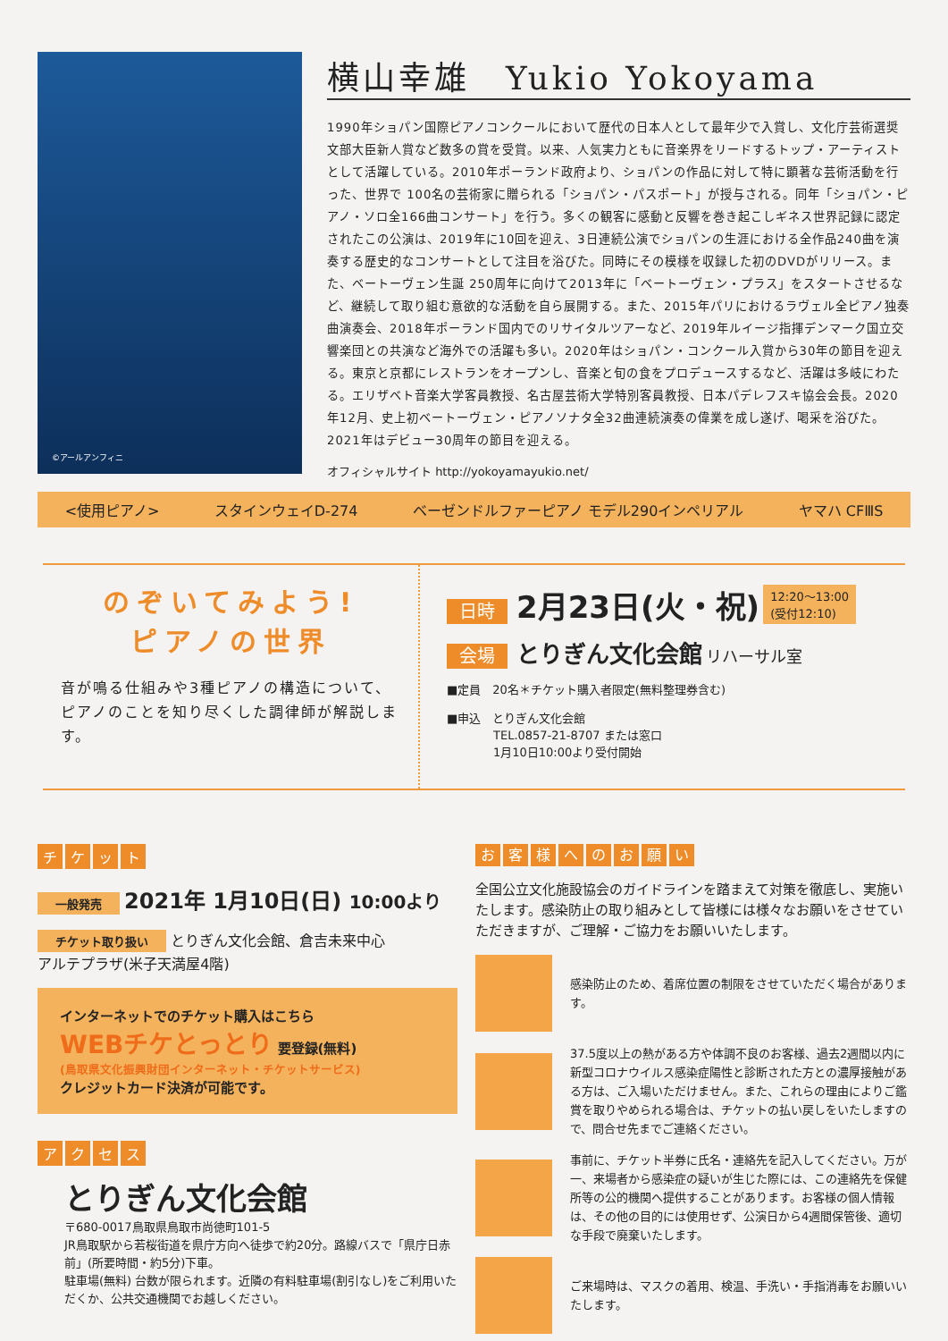©アールアンフィニ
横山幸雄　Yukio Yokoyama
1990年ショパン国際ピアノコンクールにおいて歴代の日本人として最年少で入賞し、文化庁芸術選奨文部大臣新人賞など数多の賞を受賞。以来、人気実力ともに音楽界をリードするトップ・アーティストとして活躍している。2010年ポーランド政府より、ショパンの作品に対して特に顕著な芸術活動を行った、世界で 100名の芸術家に贈られる「ショパン・パスポート」が授与される。同年「ショパン・ピアノ・ソロ全166曲コンサート」を行う。多くの観客に感動と反響を巻き起こしギネス世界記録に認定されたこの公演は、2019年に10回を迎え、3日連続公演でショパンの生涯における全作品240曲を演奏する歴史的なコンサートとして注目を浴びた。同時にその模様を収録した初のDVDがリリース。また、ベートーヴェン生誕 250周年に向けて2013年に「ベートーヴェン・プラス」をスタートさせるなど、継続して取り組む意欲的な活動を自ら展開する。また、2015年パリにおけるラヴェル全ピアノ独奏曲演奏会、2018年ポーランド国内でのリサイタルツアーなど、2019年ルイージ指揮デンマーク国立交響楽団との共演など海外での活躍も多い。2020年はショパン・コンクール入賞から30年の節目を迎える。東京と京都にレストランをオープンし、音楽と旬の食をプロデュースするなど、活躍は多岐にわたる。エリザベト音楽大学客員教授、名古屋芸術大学特別客員教授、日本パデレフスキ協会会長。2020年12月、史上初ベートーヴェン・ピアノソナタ全32曲連続演奏の偉業を成し遂げ、喝采を浴びた。2021年はデビュー30周年の節目を迎える。
オフィシャルサイト http://yokoyamayukio.net/
<使用ピアノ> スタインウェイD-274 ベーゼンドルファーピアノ モデル290インペリアル ヤマハ CFⅢS
のぞいてみよう!
ピアノの世界
音が鳴る仕組みや3種ピアノの構造について、ピアノのことを知り尽くした調律師が解説します。
日時 2月23日(火・祝) 12:20～13:00
(受付12:10)
会場 とりぎん文化会館 リハーサル室
■定員　20名＊チケット購入者限定(無料整理券含む)
■申込　とりぎん文化会館
　　　　TEL.0857-21-8707 または窓口
　　　　1月10日10:00より受付開始
チケット
一般発売 2021年 1月10日(日) 10:00より
チケット取り扱い とりぎん文化会館、倉吉未来中心
アルテプラザ(米子天満屋4階)
インターネットでのチケット購入はこちら
WEBチケとっとり 要登録(無料)
(鳥取県文化振興財団インターネット・チケットサービス)
クレジットカード決済が可能です。
アクセス
とりぎん文化会館
〒680-0017鳥取県鳥取市尚徳町101-5
JR鳥取駅から若桜街道を県庁方向へ徒歩で約20分。路線バスで「県庁日赤前」(所要時間・約5分)下車。
駐車場(無料) 台数が限られます。近隣の有料駐車場(割引なし)をご利用いただくか、公共交通機関でお越しください。
お客様へのお願い
全国公立文化施設協会のガイドラインを踏まえて対策を徹底し、実施いたします。感染防止の取り組みとして皆様には様々なお願いをさせていただきますが、ご理解・ご協力をお願いいたします。
感染防止のため、着席位置の制限をさせていただく場合があります。
37.5度以上の熱がある方や体調不良のお客様、過去2週間以内に新型コロナウイルス感染症陽性と診断された方との濃厚接触がある方は、ご入場いただけません。また、これらの理由によりご鑑賞を取りやめられる場合は、チケットの払い戻しをいたしますので、問合せ先までご連絡ください。
事前に、チケット半券に氏名・連絡先を記入してください。万が一、来場者から感染症の疑いが生じた際には、この連絡先を保健所等の公的機関へ提供することがあります。お客様の個人情報は、その他の目的には使用せず、公演日から4週間保管後、適切な手段で廃棄いたします。
ご来場時は、マスクの着用、検温、手洗い・手指消毒をお願いいたします。